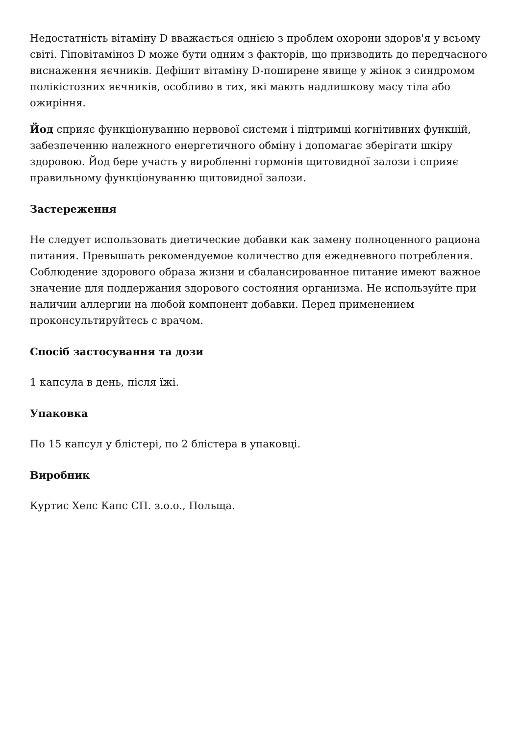Недостатність вітаміну D вважається однією з проблем охорони здоров'я у всьому світі. Гіповітаміноз D може бути одним з факторів, що призводить до передчасного виснаження яєчників. Дефіцит вітаміну D-поширене явище у жінок з синдромом полікістозних яєчників, особливо в тих, які мають надлишкову масу тіла або ожиріння.
Йод сприяє функціонуванню нервової системи і підтримці когнітивних функцій, забезпеченню належного енергетичного обміну і допомагає зберігати шкіру здоровою. Йод бере участь у виробленні гормонів щитовидної залози і сприяє правильному функціонуванню щитовидної залози.
Застереження
Не следует использовать диетические добавки как замену полноценного рациона питания. Превышать рекомендуемое количество для ежедневного потребления. Соблюдение здорового образа жизни и сбалансированное питание имеют важное значение для поддержания здорового состояния организма. Не используйте при наличии аллергии на любой компонент добавки. Перед применением проконсультируйтесь с врачом.
Спосіб застосування та дози
1 капсула в день, після їжі.
Упаковка
По 15 капсул у блістері, по 2 блістера в упаковці.
Виробник
Куртис Хелс Капс СП. з.о.о., Польща.